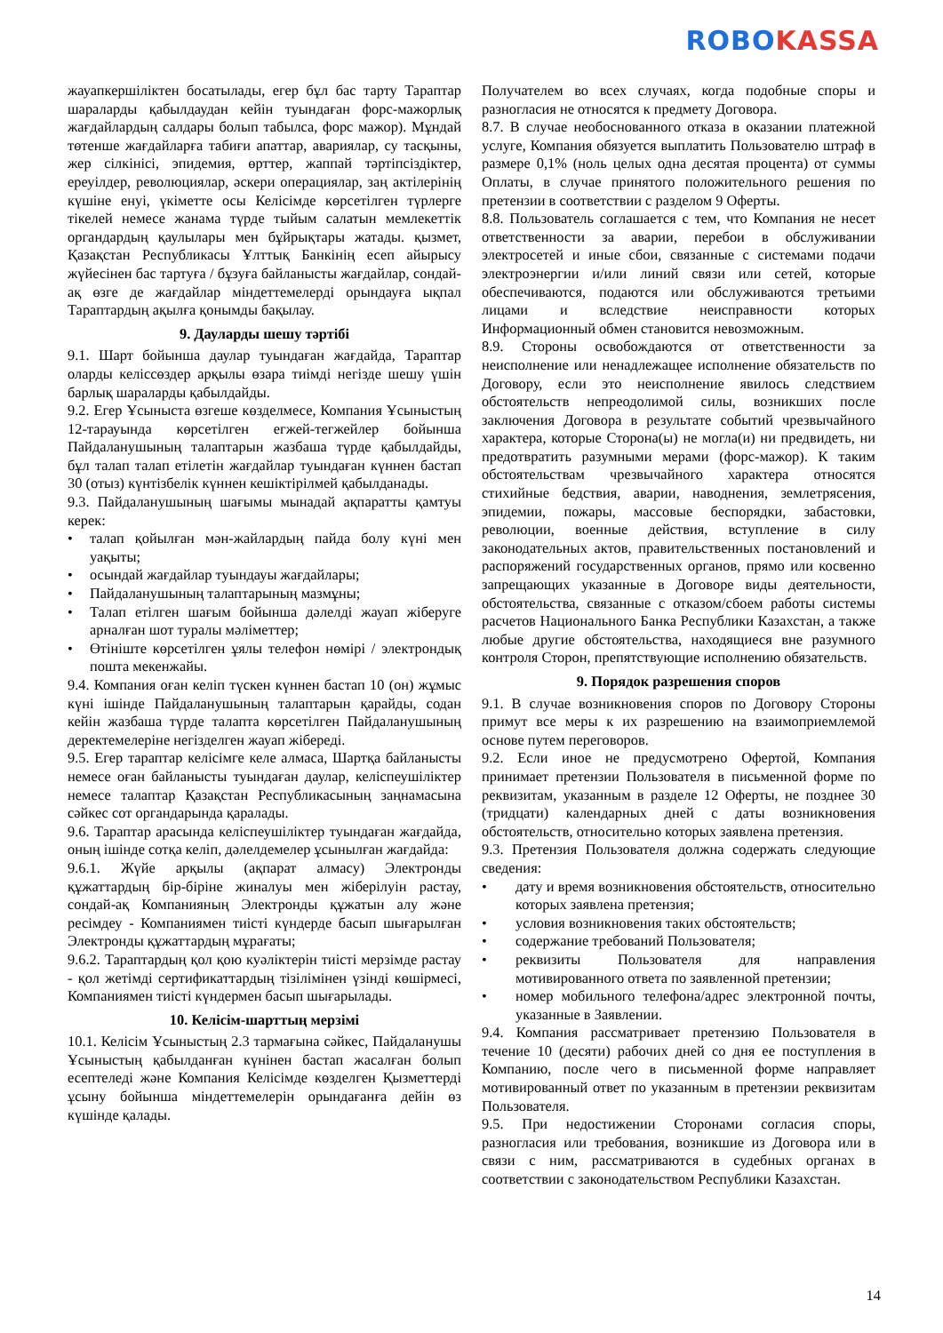ROBO KASSA
жауапкершіліктен босатылады, егер бұл бас тарту Тараптар шараларды қабылдаудан кейін туындаған форс-мажорлық жағдайлардың салдары болып табылса, форс мажор). Мұндай төтенше жағдайларға табиғи апаттар, авариялар, су тасқыны, жер сілкінісі, эпидемия, өрттер, жаппай тәртіпсіздіктер, ереуілдер, революциялар, әскери операциялар, заң актілерінің күшіне енуі, үкіметте осы Келісімде көрсетілген түрлерге тікелей немесе жанама түрде тыйым салатын мемлекеттік органдардың қаулылары мен бұйрықтары жатады. қызмет, Қазақстан Республикасы Ұлттық Банкінің есеп айырысу жүйесінен бас тартуға / бұзуға байланысты жағдайлар, сондай-ақ өзге де жағдайлар міндеттемелерді орындауға ықпал Тараптардың ақылға қонымды бақылау.
9. Дауларды шешу тәртібі
9.1. Шарт бойынша даулар туындаған жағдайда, Тараптар оларды келіссөздер арқылы өзара тиімді негізде шешу үшін барлық шараларды қабылдайды.
9.2. Егер Ұсыныста өзгеше көзделмесе, Компания Ұсыныстың 12-тарауында көрсетілген егжей-тегжейлер бойынша Пайдаланушының талаптарын жазбаша түрде қабылдайды, бұл талап талап етілетін жағдайлар туындаған күннен бастап 30 (отыз) күнтізбелік күннен кешіктірілмей қабылданады.
9.3. Пайдаланушының шағымы мынадай ақпаратты қамтуы керек:
• талап қойылған мән-жайлардың пайда болу күні мен уақыты;
• осындай жағдайлар туындауы жағдайлары;
• Пайдаланушының талаптарының мазмұны;
• Талап етілген шағым бойынша дәлелді жауап жіберуге арналған шот туралы мәліметтер;
• Өтініште көрсетілген ұялы телефон нөмірі / электрондық пошта мекенжайы.
9.4. Компания оған келіп түскен күннен бастап 10 (он) жұмыс күні ішінде Пайдаланушының талаптарын қарайды, содан кейін жазбаша түрде талапта көрсетілген Пайдаланушының деректемелеріне негізделген жауап жібереді.
9.5. Егер тараптар келісімге келе алмаса, Шартқа байланысты немесе оған байланысты туындаған даулар, келіспеушіліктер немесе талаптар Қазақстан Республикасының заңнамасына сәйкес сот органдарында қаралады.
9.6. Тараптар арасында келіспеушіліктер туындаған жағдайда, оның ішінде сотқа келіп, дәлелдемелер ұсынылған жағдайда:
9.6.1. Жүйе арқылы (ақпарат алмасу) Электронды құжаттардың бір-біріне жиналуы мен жіберілуін растау, сондай-ақ Компанияның Электронды құжатын алу және ресімдеу - Компаниямен тиісті күндерде басып шығарылған Электронды құжаттардың мұрағаты;
9.6.2. Тараптардың қол қою куәліктерін тиісті мерзімде растау - қол жетімді сертификаттардың тізілімінен үзінді көшірмесі, Компаниямен тиісті күндермен басып шығарылады.
10. Келісім-шарттың мерзімі
10.1. Келісім Ұсыныстың 2.3 тармағына сәйкес, Пайдаланушы Ұсыныстың қабылданған күнінен бастап жасалған болып есептеледі және Компания Келісімде көзделген Қызметтерді ұсыну бойынша міндеттемелерін орындағанға дейін өз күшінде қалады.
Получателем во всех случаях, когда подобные споры и разногласия не относятся к предмету Договора.
8.7. В случае необоснованного отказа в оказании платежной услуге, Компания обязуется выплатить Пользователю штраф в размере 0,1% (ноль целых одна десятая процента) от суммы Оплаты, в случае принятого положительного решения по претензии в соответствии с разделом 9 Оферты.
8.8. Пользователь соглашается с тем, что Компания не несет ответственности за аварии, перебои в обслуживании электросетей и иные сбои, связанные с системами подачи электроэнергии и/или линий связи или сетей, которые обеспечиваются, подаются или обслуживаются третьими лицами и вследствие неисправности которых Информационный обмен становится невозможным.
8.9. Стороны освобождаются от ответственности за неисполнение или ненадлежащее исполнение обязательств по Договору, если это неисполнение явилось следствием обстоятельств непреодолимой силы, возникших после заключения Договора в результате событий чрезвычайного характера, которые Сторона(ы) не могла(и) ни предвидеть, ни предотвратить разумными мерами (форс-мажор). К таким обстоятельствам чрезвычайного характера относятся стихийные бедствия, аварии, наводнения, землетрясения, эпидемии, пожары, массовые беспорядки, забастовки, революции, военные действия, вступление в силу законодательных актов, правительственных постановлений и распоряжений государственных органов, прямо или косвенно запрещающих указанные в Договоре виды деятельности, обстоятельства, связанные с отказом/сбоем работы системы расчетов Национального Банка Республики Казахстан, а также любые другие обстоятельства, находящиеся вне разумного контроля Сторон, препятствующие исполнению обязательств.
9. Порядок разрешения споров
9.1. В случае возникновения споров по Договору Стороны примут все меры к их разрешению на взаимоприемлемой основе путем переговоров.
9.2. Если иное не предусмотрено Офертой, Компания принимает претензии Пользователя в письменной форме по реквизитам, указанным в разделе 12 Оферты, не позднее 30 (тридцати) календарных дней с даты возникновения обстоятельств, относительно которых заявлена претензия.
9.3. Претензия Пользователя должна содержать следующие сведения:
• дату и время возникновения обстоятельств, относительно которых заявлена претензия;
• условия возникновения таких обстоятельств;
• содержание требований Пользователя;
• реквизиты Пользователя для направления мотивированного ответа по заявленной претензии;
• номер мобильного телефона/адрес электронной почты, указанные в Заявлении.
9.4. Компания рассматривает претензию Пользователя в течение 10 (десяти) рабочих дней со дня ее поступления в Компанию, после чего в письменной форме направляет мотивированный ответ по указанным в претензии реквизитам Пользователя.
9.5. При недостижении Сторонами согласия споры, разногласия или требования, возникшие из Договора или в связи с ним, рассматриваются в судебных органах в соответствии с законодательством Республики Казахстан.
14